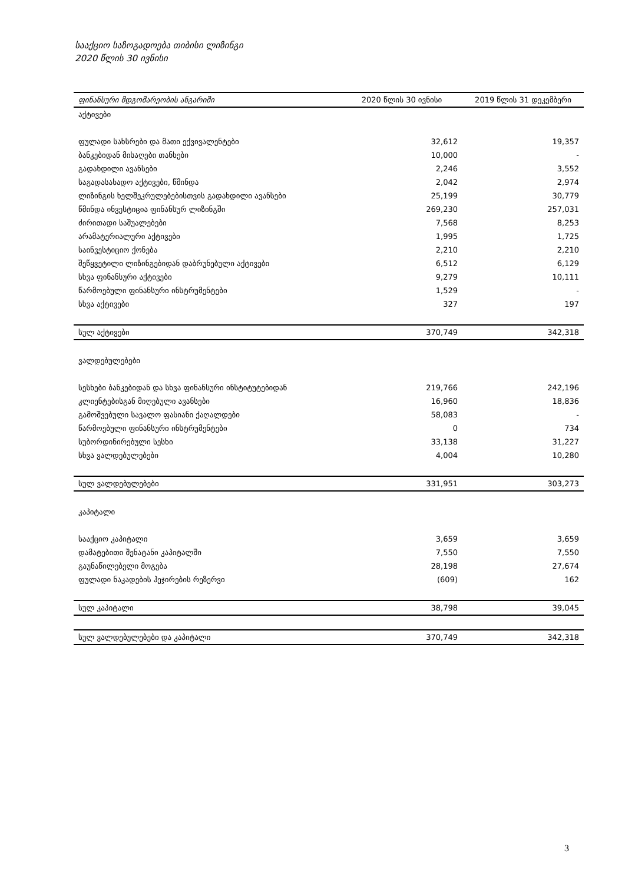სააქციო საზოგადოება თიბისი ლიზინგი
2020 წლის 30 ივნისი
| ფინანსური მდგომარეობის ანგარიში | 2020 წლის 30 ივნისი | 2019 წლის 31 დეკემბერი |
| --- | --- | --- |
| აქტივები | | |
| ფულადი სახსრები და მათი ექვივალენტები | 32,612 | 19,357 |
| ბანკებიდან მისაღები თანხები | 10,000 | - |
| გადახდილი ავანსები | 2,246 | 3,552 |
| საგადასახადო აქტივები, წმინდა | 2,042 | 2,974 |
| ლიზინგის ხელშეკრულებებისთვის გადახდილი ავანსები | 25,199 | 30,779 |
| წმინდა ინვესტიცია ფინანსურ ლიზინგში | 269,230 | 257,031 |
| ძირითადი საშუალებები | 7,568 | 8,253 |
| არამატერიალური აქტივები | 1,995 | 1,725 |
| საინვესტიციო ქონება | 2,210 | 2,210 |
| შეწყვეტილი ლიზინგებიდან დაბრუნებული აქტივები | 6,512 | 6,129 |
| სხვა ფინანსური აქტივები | 9,279 | 10,111 |
| წარმოებული ფინანსური ინსტრუმენტები | 1,529 | - |
| სხვა აქტივები | 327 | 197 |
| სულ აქტივები | 370,749 | 342,318 |
| ვალდებულებები | | |
| სესხები ბანკებიდან და სხვა ფინანსური ინსტიტუტებიდან | 219,766 | 242,196 |
| კლიენტებისგან მიღებული ავანსები | 16,960 | 18,836 |
| გამოშვებული სავალო ფასიანი ქაღალდები | 58,083 | - |
| წარმოებული ფინანსური ინსტრუმენტები | 0 | 734 |
| სუბორდინირებული სესხი | 33,138 | 31,227 |
| სხვა ვალდებულებები | 4,004 | 10,280 |
| სულ ვალდებულებები | 331,951 | 303,273 |
| კაპიტალი | | |
| სააქციო კაპიტალი | 3,659 | 3,659 |
| დამატებითი შენატანი კაპიტალში | 7,550 | 7,550 |
| გაუნაწილებელი მოგება | 28,198 | 27,674 |
| ფულადი ნაკადების ჰეჯირების რეზერვი | (609) | 162 |
| სულ კაპიტალი | 38,798 | 39,045 |
| სულ ვალდებულებები და კაპიტალი | 370,749 | 342,318 |
3